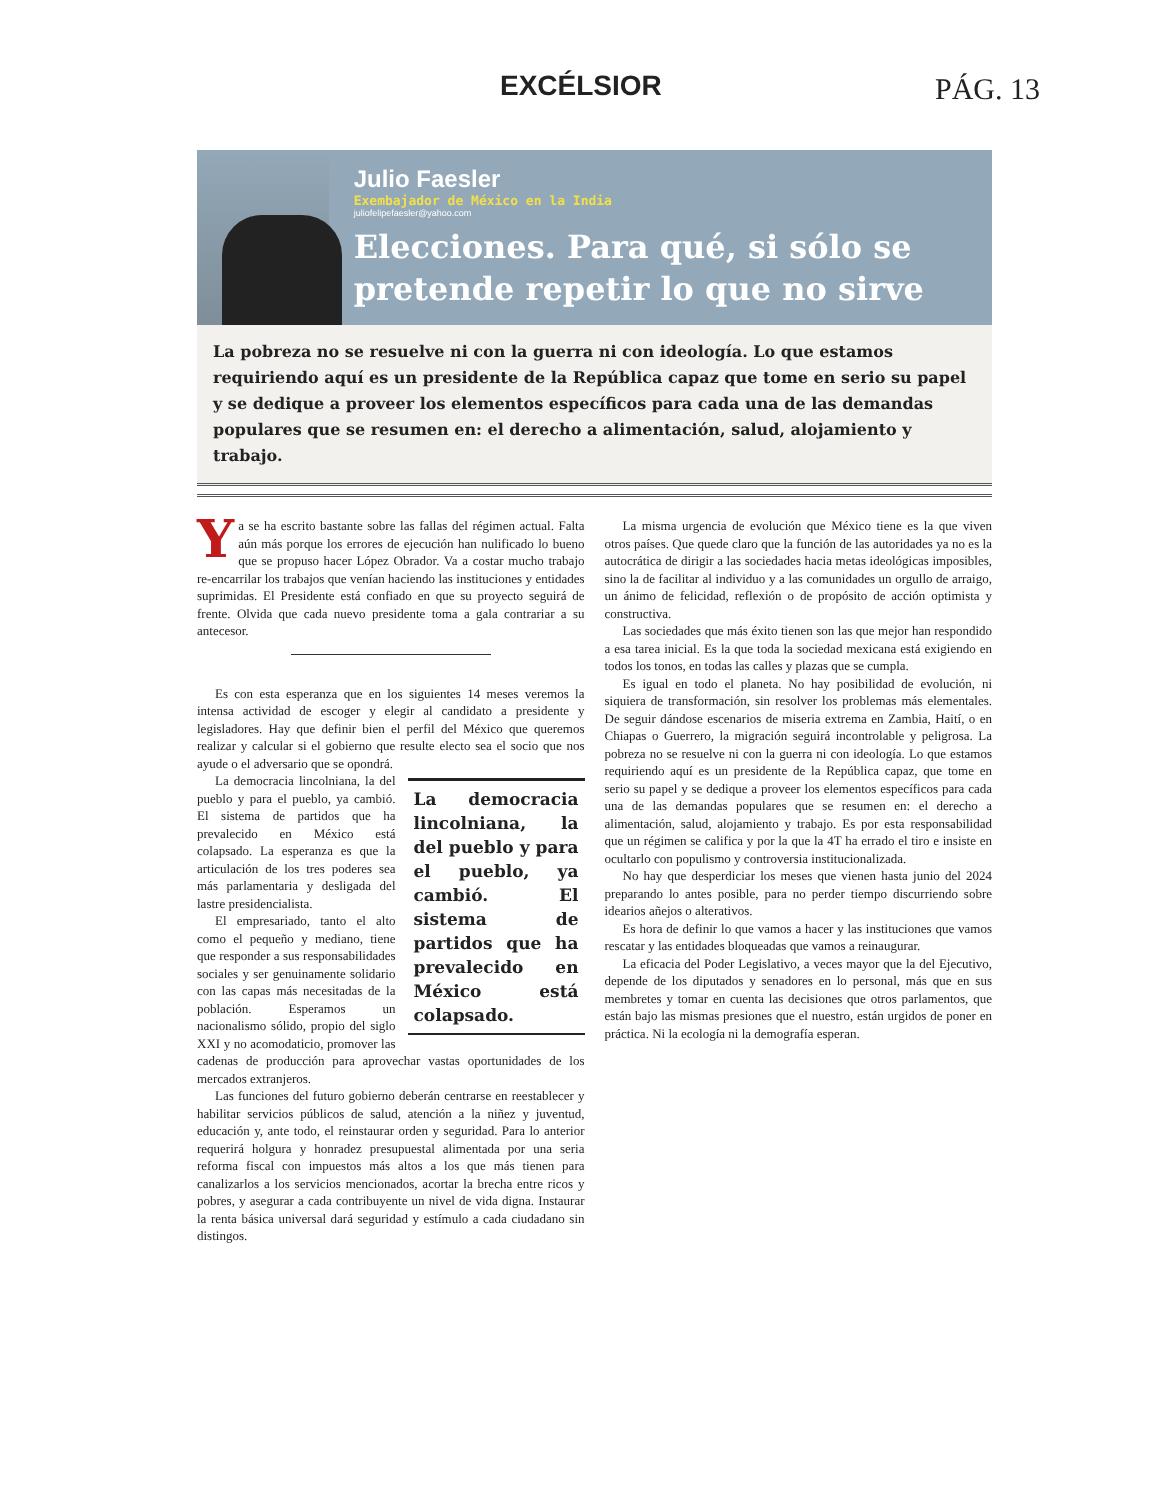EXCÉLSIOR PÁG. 13
Julio Faesler
Exembajador de México en la India
juliofelipefaesler@yahoo.com
Elecciones. Para qué, si sólo se pretende repetir lo que no sirve
La pobreza no se resuelve ni con la guerra ni con ideología. Lo que estamos requiriendo aquí es un presidente de la República capaz que tome en serio su papel y se dedique a proveer los elementos específicos para cada una de las demandas populares que se resumen en: el derecho a alimentación, salud, alojamiento y trabajo.
Ya se ha escrito bastante sobre las fallas del régimen actual. Falta aún más porque los errores de ejecución han nulificado lo bueno que se propuso hacer López Obrador. Va a costar mucho trabajo re-encarrilar los trabajos que venían haciendo las instituciones y entidades suprimidas. El Presidente está confiado en que su proyecto seguirá de frente. Olvida que cada nuevo presidente toma a gala contrariar a su antecesor.
Es con esta esperanza que en los siguientes 14 meses veremos la intensa actividad de escoger y elegir al candidato a presidente y legisladores. Hay que definir bien el perfil del México que queremos realizar y calcular si el gobierno que resulte electo sea el socio que nos ayude o el adversario que se opondrá.
La democracia lincolniana, la del pueblo y para el pueblo, ya cambió. El sistema de partidos que ha prevalecido en México está colapsado.
La democracia lincolniana, la del pueblo y para el pueblo, ya cambió. El sistema de partidos que ha prevalecido en México está colapsado. La esperanza es que la articulación de los tres poderes sea más parlamentaria y desligada del lastre presidencialista.
El empresariado, tanto el alto como el pequeño y mediano, tiene que responder a sus responsabilidades sociales y ser genuinamente solidario con las capas más necesitadas de la población. Esperamos un nacionalismo sólido, propio del siglo XXI y no acomodaticio, promover las cadenas de producción para aprovechar vastas oportunidades de los mercados extranjeros.
Las funciones del futuro gobierno deberán centrarse en reestablecer y habilitar servicios públicos de salud, atención a la niñez y juventud, educación y, ante todo, el reinstaurar orden y seguridad. Para lo anterior requerirá holgura y honradez presupuestal alimentada por una seria reforma fiscal con impuestos más altos a los que más tienen para canalizarlos a los servicios mencionados, acortar la brecha entre ricos y pobres, y asegurar a cada contribuyente un nivel de vida digna. Instaurar la renta básica universal dará seguridad y estímulo a cada ciudadano sin distingos.
La misma urgencia de evolución que México tiene es la que viven otros países. Que quede claro que la función de las autoridades ya no es la autocrática de dirigir a las sociedades hacia metas ideológicas imposibles, sino la de facilitar al individuo y a las comunidades un orgullo de arraigo, un ánimo de felicidad, reflexión o de propósito de acción optimista y constructiva.
Las sociedades que más éxito tienen son las que mejor han respondido a esa tarea inicial. Es la que toda la sociedad mexicana está exigiendo en todos los tonos, en todas las calles y plazas que se cumpla.
Es igual en todo el planeta. No hay posibilidad de evolución, ni siquiera de transformación, sin resolver los problemas más elementales. De seguir dándose escenarios de miseria extrema en Zambia, Haití, o en Chiapas o Guerrero, la migración seguirá incontrolable y peligrosa. La pobreza no se resuelve ni con la guerra ni con ideología. Lo que estamos requiriendo aquí es un presidente de la República capaz, que tome en serio su papel y se dedique a proveer los elementos específicos para cada una de las demandas populares que se resumen en: el derecho a alimentación, salud, alojamiento y trabajo. Es por esta responsabilidad que un régimen se califica y por la que la 4T ha errado el tiro e insiste en ocultarlo con populismo y controversia institucionalizada.
No hay que desperdiciar los meses que vienen hasta junio del 2024 preparando lo antes posible, para no perder tiempo discurriendo sobre idearios añejos o alterativos.
Es hora de definir lo que vamos a hacer y las instituciones que vamos rescatar y las entidades bloqueadas que vamos a reinaugurar.
La eficacia del Poder Legislativo, a veces mayor que la del Ejecutivo, depende de los diputados y senadores en lo personal, más que en sus membretes y tomar en cuenta las decisiones que otros parlamentos, que están bajo las mismas presiones que el nuestro, están urgidos de poner en práctica. Ni la ecología ni la demografía esperan.